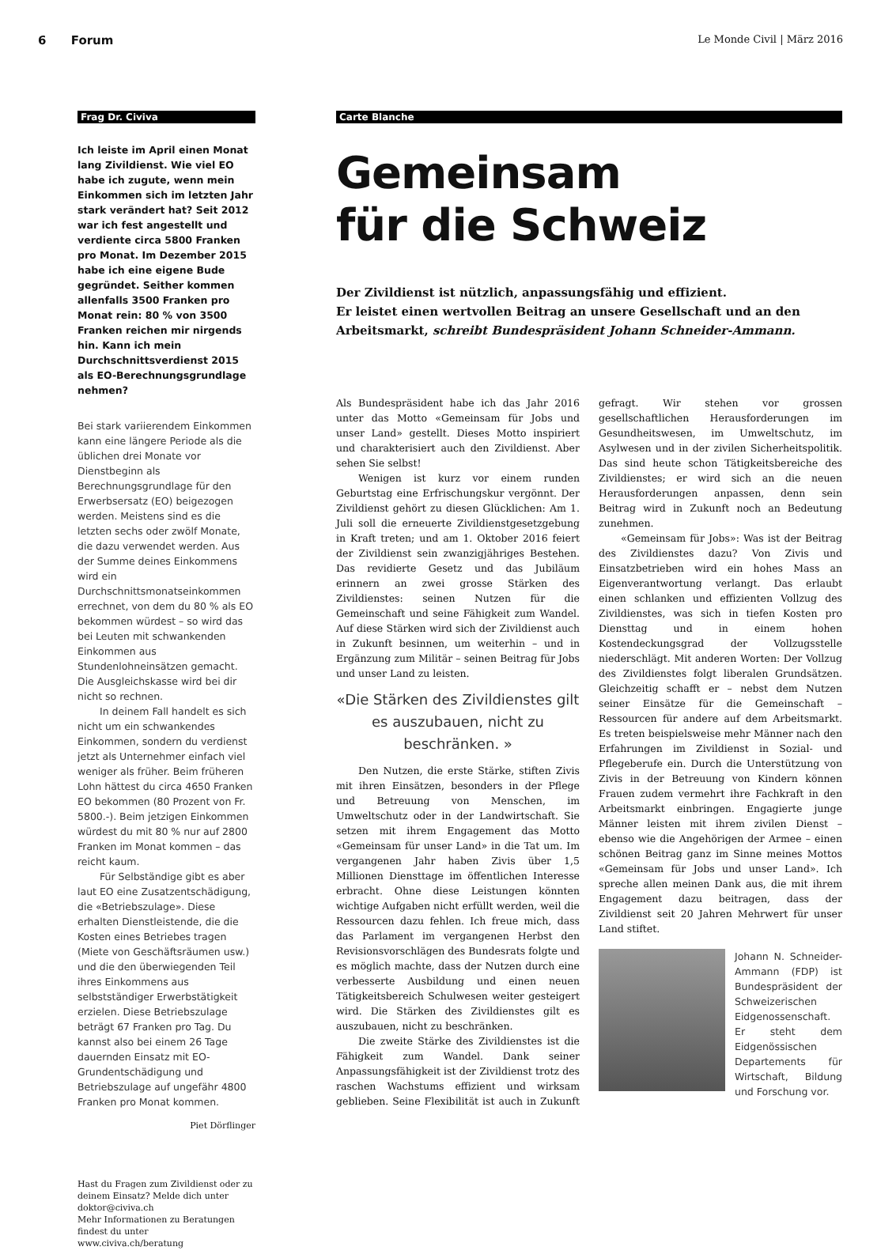6 Forum Le Monde Civil | März 2016
Frag Dr. Civiva
Ich leiste im April einen Monat lang Zivildienst. Wie viel EO habe ich zugute, wenn mein Einkommen sich im letzten Jahr stark verändert hat? Seit 2012 war ich fest angestellt und verdiente circa 5800 Franken pro Monat. Im Dezember 2015 habe ich eine eigene Bude gegründet. Seither kommen allenfalls 3500 Franken pro Monat rein: 80 % von 3500 Franken reichen mir nirgends hin. Kann ich mein Durchschnittsverdienst 2015 als EO-Berechnungsgrundlage nehmen?
Bei stark variierendem Einkommen kann eine längere Periode als die üblichen drei Monate vor Dienstbeginn als Berechnungsgrundlage für den Erwerbsersatz (EO) beigezogen werden. Meistens sind es die letzten sechs oder zwölf Monate, die dazu verwendet werden. Aus der Summe deines Einkommens wird ein Durchschnittsmonatseinkommen errechnet, von dem du 80 % als EO bekommen würdest – so wird das bei Leuten mit schwankenden Einkommen aus Stundenlohneinsätzen gemacht. Die Ausgleichskasse wird bei dir nicht so rechnen.
In deinem Fall handelt es sich nicht um ein schwankendes Einkommen, sondern du verdienst jetzt als Unternehmer einfach viel weniger als früher. Beim früheren Lohn hättest du circa 4650 Franken EO bekommen (80 Prozent von Fr. 5800.-). Beim jetzigen Einkommen würdest du mit 80 % nur auf 2800 Franken im Monat kommen – das reicht kaum.
Für Selbständige gibt es aber laut EO eine Zusatzentschädigung, die «Betriebszulage». Diese erhalten Dienstleistende, die die Kosten eines Betriebes tragen (Miete von Geschäftsräumen usw.) und die den überwiegenden Teil ihres Einkommens aus selbstständiger Erwerbstätigkeit erzielen. Diese Betriebszulage beträgt 67 Franken pro Tag. Du kannst also bei einem 26 Tage dauernden Einsatz mit EO-Grundentschädigung und Betriebszulage auf ungefähr 4800 Franken pro Monat kommen.
Piet Dörflinger
Hast du Fragen zum Zivildienst oder zu deinem Einsatz? Melde dich unter doktor@civiva.ch
Mehr Informationen zu Beratungen findest du unter www.civiva.ch/beratung
Carte Blanche
Gemeinsam
für die Schweiz
Der Zivildienst ist nützlich, anpassungsfähig und effizient.
Er leistet einen wertvollen Beitrag an unsere Gesellschaft und an den Arbeitsmarkt, schreibt Bundespräsident Johann Schneider-Ammann.
Als Bundespräsident habe ich das Jahr 2016 unter das Motto «Gemeinsam für Jobs und unser Land» gestellt. Dieses Motto inspiriert und charakterisiert auch den Zivildienst. Aber sehen Sie selbst!
Wenigen ist kurz vor einem runden Geburtstag eine Erfrischungskur vergönnt. Der Zivildienst gehört zu diesen Glücklichen: Am 1. Juli soll die erneuerte Zivildienstgesetzgebung in Kraft treten; und am 1. Oktober 2016 feiert der Zivildienst sein zwanzigjähriges Bestehen. Das revidierte Gesetz und das Jubiläum erinnern an zwei grosse Stärken des Zivildienstes: seinen Nutzen für die Gemeinschaft und seine Fähigkeit zum Wandel. Auf diese Stärken wird sich der Zivildienst auch in Zukunft besinnen, um weiterhin – und in Ergänzung zum Militär – seinen Beitrag für Jobs und unser Land zu leisten.
«Die Stärken des Zivildienstes gilt es auszubauen, nicht zu beschränken. »
Den Nutzen, die erste Stärke, stiften Zivis mit ihren Einsätzen, besonders in der Pflege und Betreuung von Menschen, im Umweltschutz oder in der Landwirtschaft. Sie setzen mit ihrem Engagement das Motto «Gemeinsam für unser Land» in die Tat um. Im vergangenen Jahr haben Zivis über 1,5 Millionen Diensttage im öffentlichen Interesse erbracht. Ohne diese Leistungen könnten wichtige Aufgaben nicht erfüllt werden, weil die Ressourcen dazu fehlen. Ich freue mich, dass das Parlament im vergangenen Herbst den Revisionsvorschlägen des Bundesrats folgte und es möglich machte, dass der Nutzen durch eine verbesserte Ausbildung und einen neuen Tätigkeitsbereich Schulwesen weiter gesteigert wird. Die Stärken des Zivildienstes gilt es auszubauen, nicht zu beschränken.
Die zweite Stärke des Zivildienstes ist die Fähigkeit zum Wandel. Dank seiner Anpassungsfähigkeit ist der Zivildienst trotz des raschen Wachstums effizient und wirksam geblieben. Seine Flexibilität ist auch in Zukunft gefragt. Wir stehen vor grossen gesellschaftlichen Herausforderungen im Gesundheitswesen, im Umweltschutz, im Asylwesen und in der zivilen Sicherheitspolitik. Das sind heute schon Tätigkeitsbereiche des Zivildienstes; er wird sich an die neuen Herausforderungen anpassen, denn sein Beitrag wird in Zukunft noch an Bedeutung zunehmen.
«Gemeinsam für Jobs»: Was ist der Beitrag des Zivildienstes dazu? Von Zivis und Einsatzbetrieben wird ein hohes Mass an Eigenverantwortung verlangt. Das erlaubt einen schlanken und effizienten Vollzug des Zivildienstes, was sich in tiefen Kosten pro Diensttag und in einem hohen Kostendeckungsgrad der Vollzugsstelle niederschlägt. Mit anderen Worten: Der Vollzug des Zivildienstes folgt liberalen Grundsätzen. Gleichzeitig schafft er – nebst dem Nutzen seiner Einsätze für die Gemeinschaft – Ressourcen für andere auf dem Arbeitsmarkt. Es treten beispielsweise mehr Männer nach den Erfahrungen im Zivildienst in Sozial- und Pflegeberufe ein. Durch die Unterstützung von Zivis in der Betreuung von Kindern können Frauen zudem vermehrt ihre Fachkraft in den Arbeitsmarkt einbringen. Engagierte junge Männer leisten mit ihrem zivilen Dienst – ebenso wie die Angehörigen der Armee – einen schönen Beitrag ganz im Sinne meines Mottos «Gemeinsam für Jobs und unser Land». Ich spreche allen meinen Dank aus, die mit ihrem Engagement dazu beitragen, dass der Zivildienst seit 20 Jahren Mehrwert für unser Land stiftet.
Johann N. Schneider-Ammann (FDP) ist Bundespräsident der Schweizerischen Eidgenossenschaft. Er steht dem Eidgenössischen Departements für Wirtschaft, Bildung und Forschung vor.